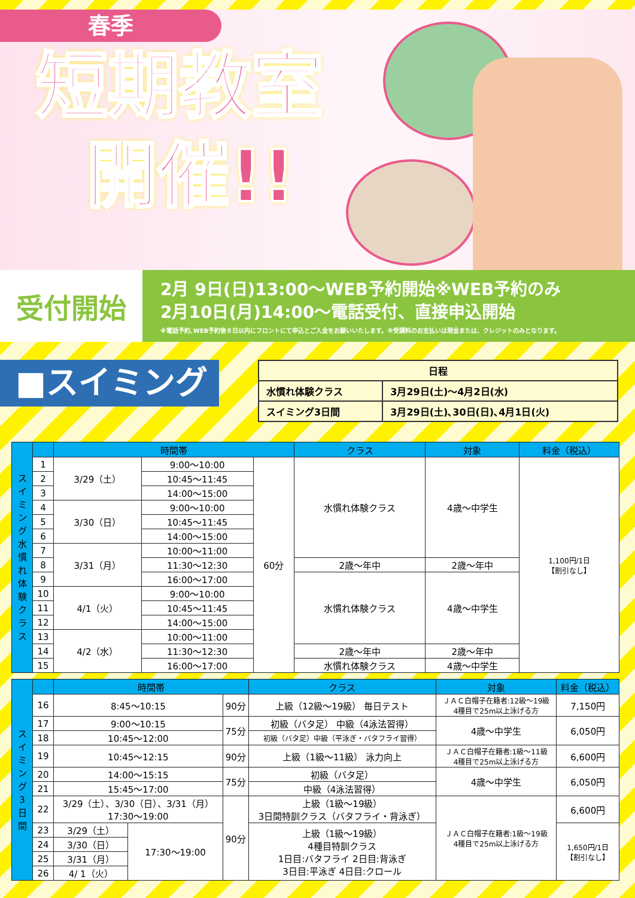春季
短期教室
開催!!
受付開始
2月 9日(日)13:00～WEB予約開始※WEB予約のみ
2月10日(月)14:00～電話受付、直接申込開始
※電話予約､WEB予約後８日以内にフロントにて申込とご入金をお願いいたします。※受講料のお支払いは現金または、クレジットのみとなります。
■スイミング
| 日程 | |
| 水慣れ体験クラス | 3月29日(土)～4月2日(水) |
| スイミング3日間 | 3月29日(土)､30日(日)､4月1日(火) |
| ス イ ミ ン グ 水 慣 れ 体 験 ク ラ ス | | 時間帯 | | | クラス | 対象 | 料金（税込） |
| | 1 | 3/29（土） | 9:00～10:00 | 60分 | 水慣れ体験クラス | 4歳～中学生 | 1,100円/1日 【割引なし】 |
| | 2 | | 10:45～11:45 | | | | |
| | 3 | | 14:00～15:00 | | | | |
| | 4 | 3/30（日） | 9:00～10:00 | | | | |
| | 5 | | 10:45～11:45 | | | | |
| | 6 | | 14:00～15:00 | | | | |
| | 7 | 3/31（月） | 10:00～11:00 | | | | |
| | 8 | | 11:30～12:30 | | 2歳～年中 | 2歳～年中 | |
| | 9 | | 16:00～17:00 | | 水慣れ体験クラス | 4歳～中学生 | |
| | 10 | 4/1（火） | 9:00～10:00 | | | | |
| | 11 | | 10:45～11:45 | | | | |
| | 12 | | 14:00～15:00 | | | | |
| | 13 | 4/2（水） | 10:00～11:00 | | | | |
| | 14 | | 11:30～12:30 | | 2歳～年中 | 2歳～年中 | |
| | 15 | | 16:00～17:00 | | 水慣れ体験クラス | 4歳～中学生 | |
| ス イ ミ ン グ 3 日 間 | | 時間帯 | | | クラス | 対象 | 料金（税込） |
| | 16 | 8:45～10:15 | | 90分 | 上級（12級～19級） 毎日テスト | ＪＡＣ白帽子在籍者:12級～19級 4種目で25m以上泳げる方 | 7,150円 |
| | 17 | 9:00～10:15 | | 75分 | 初級（バタ足） 中級（4泳法習得） | 4歳～中学生 | 6,050円 |
| | 18 | 10:45～12:00 | | | 初級（バタ足）中級（平泳ぎ・バタフライ習得） | | |
| | 19 | 10:45～12:15 | | 90分 | 上級（1級～11級） 泳力向上 | ＪＡＣ白帽子在籍者:1級～11級 4種目で25m以上泳げる方 | 6,600円 |
| | 20 | 14:00～15:15 | | 75分 | 初級（バタ足） | 4歳～中学生 | 6,050円 |
| | 21 | 15:45～17:00 | | | 中級（4泳法習得） | | |
| | 22 | 3/29（土）、3/30（日）、3/31（月） 17:30～19:00 | | 90分 | 上級（1級～19級） 3日間特訓クラス（バタフライ・背泳ぎ） | ＪＡＣ白帽子在籍者:1級～19級 4種目で25m以上泳げる方 | 6,600円 |
| | 23 | 3/29（土） | 17:30～19:00 | | 上級（1級～19級） 4種目特訓クラス 1日目:バタフライ 2日目:背泳ぎ 3日目:平泳ぎ 4日目:クロール | | 1,650円/1日 【割引なし】 |
| | 24 | 3/30（日） | | | | | |
| | 25 | 3/31（月） | | | | | |
| | 26 | 4/ 1（火） | | | | | |